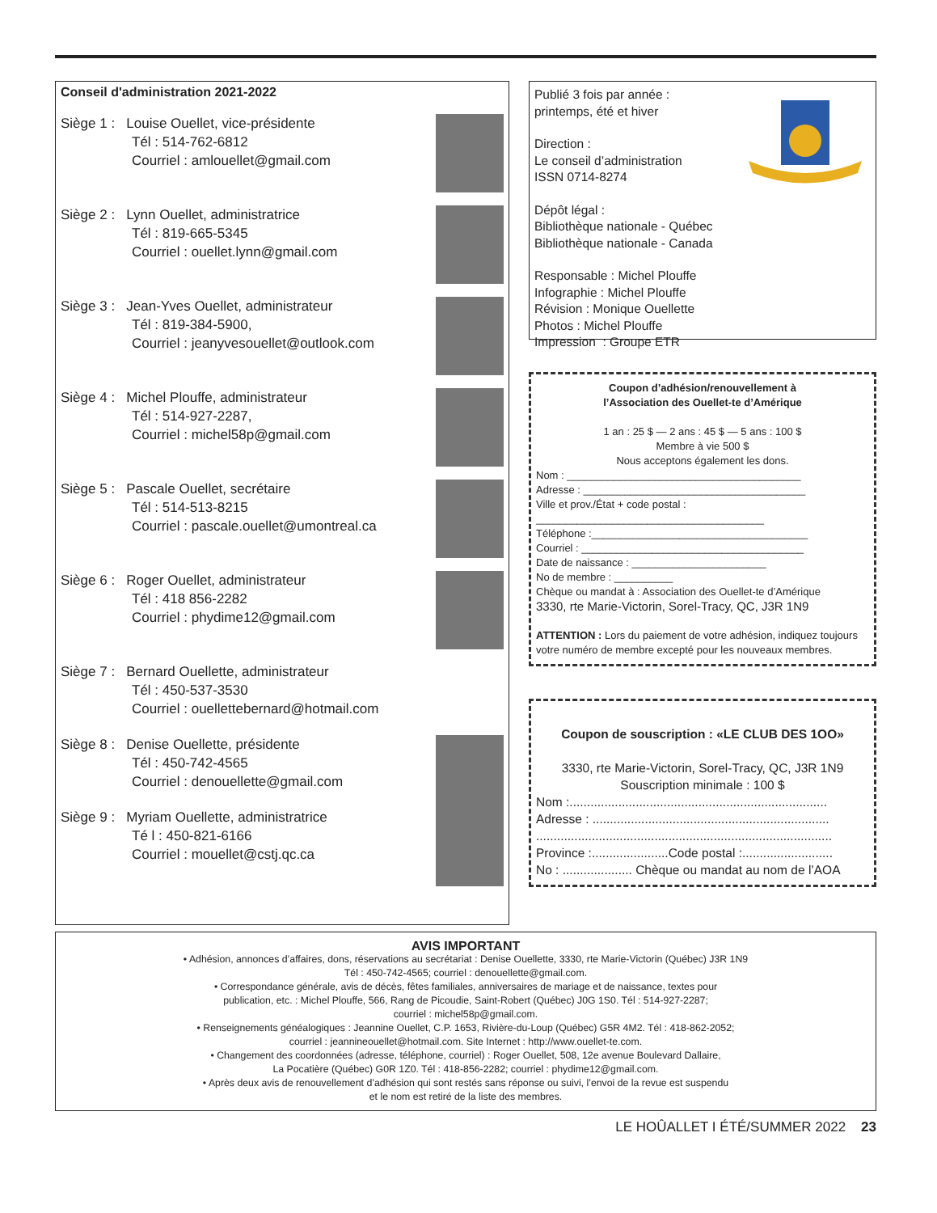Conseil d'administration 2021-2022
Siège 1 : Louise Ouellet, vice-présidente
Tél : 514-762-6812
Courriel : amlouellet@gmail.com
Siège 2 : Lynn Ouellet, administratrice
Tél : 819-665-5345
Courriel : ouellet.lynn@gmail.com
Siège 3 : Jean-Yves Ouellet, administrateur
Tél : 819-384-5900,
Courriel : jeanyvesouellet@outlook.com
Siège 4 : Michel Plouffe, administrateur
Tél : 514-927-2287,
Courriel : michel58p@gmail.com
Siège 5 : Pascale Ouellet, secrétaire
Tél : 514-513-8215
Courriel : pascale.ouellet@umontreal.ca
Siège 6 : Roger Ouellet, administrateur
Tél : 418 856-2282
Courriel : phydime12@gmail.com
Siège 7 : Bernard Ouellette, administrateur
Tél : 450-537-3530
Courriel : ouellettebernard@hotmail.com
Siège 8 : Denise Ouellette, présidente
Tél : 450-742-4565
Courriel : denouellette@gmail.com
Siège 9 : Myriam Ouellette, administratrice
Té l : 450-821-6166
Courriel : mouellet@cstj.qc.ca
Publié 3 fois par année :
printemps, été et hiver
Direction :
Le conseil d’administration
ISSN 0714-8274
Dépôt légal :
Bibliothèque nationale - Québec
Bibliothèque nationale - Canada
Responsable : Michel Plouffe
Infographie : Michel Plouffe
Révision : Monique Ouellette
Photos : Michel Plouffe
Impression : Groupe ETR
Coupon d’adhésion/renouvellement à
l’Association des Ouellet-te d’Amérique
1 an : 25 $ — 2 ans : 45 $ — 5 ans : 100 $
Membre à vie 500 $
Nous acceptons également les dons.
Nom : ________________________________________
Adresse : ______________________________________
Ville et prov./État + code postal :
_______________________________________
Téléphone :_____________________________________
Courriel : ______________________________________
Date de naissance : _______________________
No de membre : __________
Chèque ou mandat à : Association des Ouellet-te d’Amérique
3330, rte Marie-Victorin, Sorel-Tracy, QC, J3R 1N9
ATTENTION : Lors du paiement de votre adhésion, indiquez toujours votre numéro de membre excepté pour les nouveaux membres.
Coupon de souscription : «LE CLUB DES 1OO»
3330, rte Marie-Victorin, Sorel-Tracy, QC, J3R 1N9
Souscription minimale : 100 $
Nom :..........................................................................
Adresse : ....................................................................
.....................................................................................
Province :......................Code postal :..........................
No : .................... Chèque ou mandat au nom de l’AOA
AVIS IMPORTANT
• Adhésion, annonces d’affaires, dons, réservations au secrétariat : Denise Ouellette, 3330, rte Marie-Victorin (Québec) J3R 1N9
Tél : 450-742-4565; courriel : denouellette@gmail.com.
• Correspondance générale, avis de décès, fêtes familiales, anniversaires de mariage et de naissance, textes pour
publication, etc. : Michel Plouffe, 566, Rang de Picoudie, Saint-Robert (Québec) J0G 1S0. Tél : 514-927-2287;
courriel : michel58p@gmail.com.
• Renseignements généalogiques : Jeannine Ouellet, C.P. 1653, Rivière-du-Loup (Québec) G5R 4M2. Tél : 418-862-2052;
courriel : jeannineouellet@hotmail.com. Site Internet : http://www.ouellet-te.com.
• Changement des coordonnées (adresse, téléphone, courriel) : Roger Ouellet, 508, 12e avenue Boulevard Dallaire,
La Pocatière (Québec) G0R 1Z0. Tél : 418-856-2282; courriel : phydime12@gmail.com.
• Après deux avis de renouvellement d’adhésion qui sont restés sans réponse ou suivi, l’envoi de la revue est suspendu
et le nom est retiré de la liste des membres.
LE HOÛALLET I ÉTÉ/SUMMER 2022 23